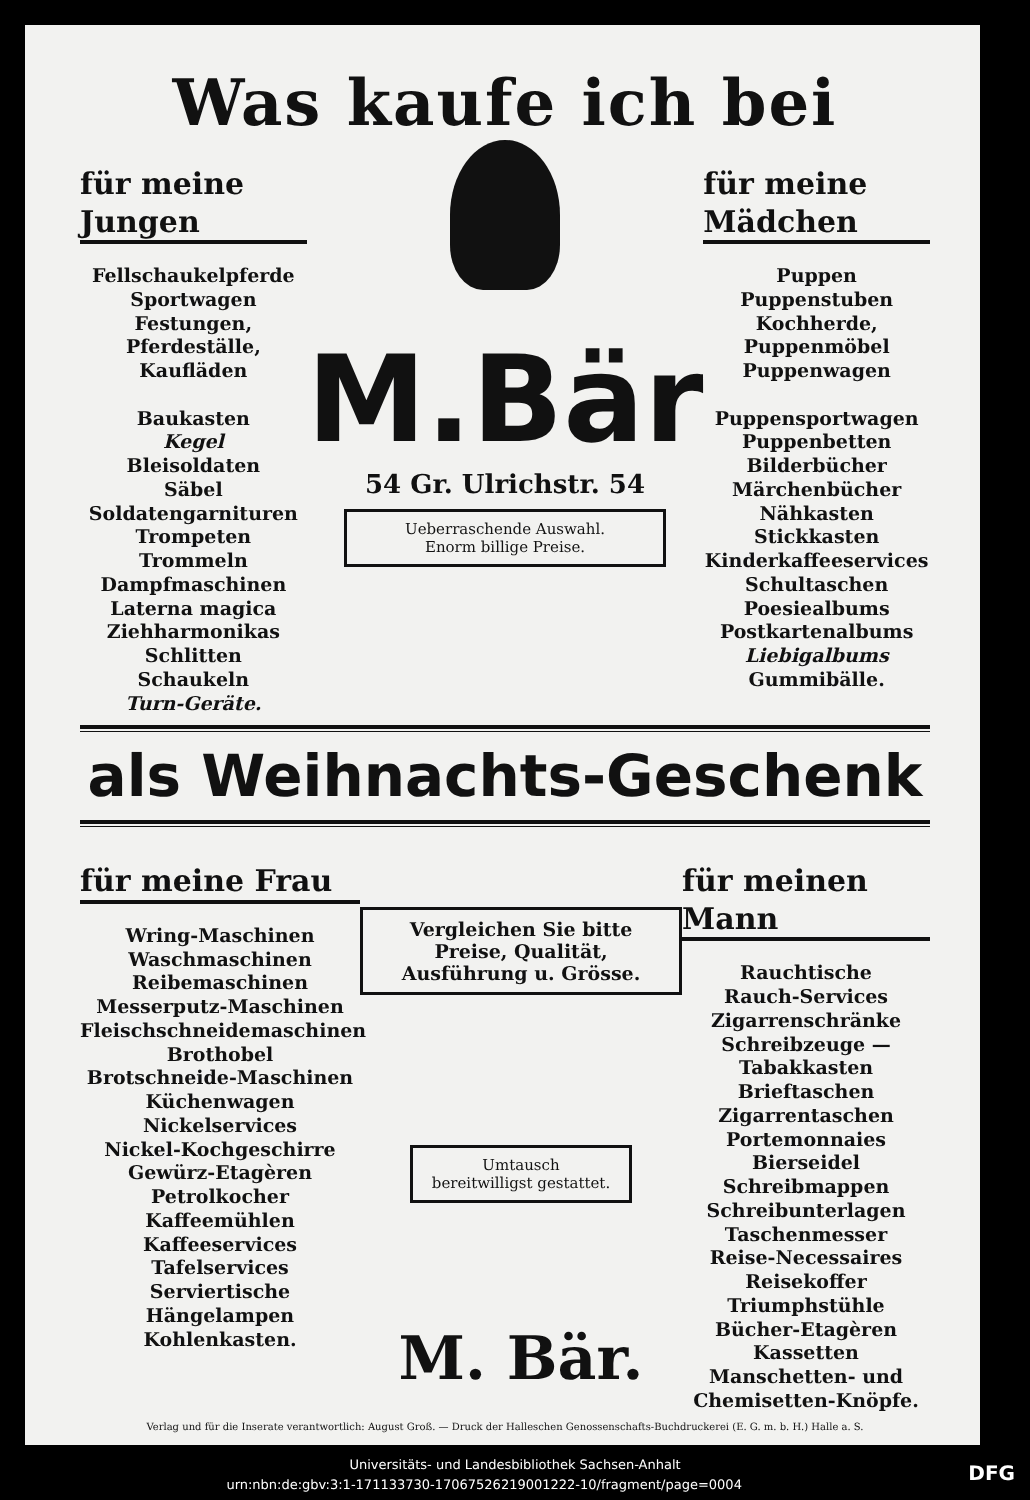Was kaufe ich bei
für meine Jungen
Fellschaukelpferde
Sportwagen
Festungen, Pferdeställe,
Kaufläden
Baukasten
Kegel
Bleisoldaten
Säbel
Soldatengarnituren
Trompeten
Trommeln
Dampfmaschinen
Laterna magica
Ziehharmonikas
Schlitten
Schaukeln
Turn-Geräte.
M.Bär
54 Gr. Ulrichstr. 54
Ueberraschende Auswahl.
Enorm billige Preise.
für meine Mädchen
Puppen
Puppenstuben
Kochherde, Puppenmöbel
Puppenwagen
Puppensportwagen
Puppenbetten
Bilderbücher
Märchenbücher
Nähkasten
Stickkasten
Kinderkaffeeservices
Schultaschen
Poesiealbums
Postkartenalbums
Liebigalbums
Gummibälle.
als Weihnachts-Geschenk
für meine Frau
Wring-Maschinen
Waschmaschinen
Reibemaschinen
Messerputz-Maschinen
Fleischschneidemaschinen
Brothobel
Brotschneide-Maschinen
Küchenwagen
Nickelservices
Nickel-Kochgeschirre
Gewürz-Etagèren
Petrolkocher
Kaffeemühlen
Kaffeeservices
Tafelservices
Serviertische
Hängelampen
Kohlenkasten.
Vergleichen Sie bitte
Preise, Qualität, Ausführung u. Grösse.
Umtausch
bereitwilligst gestattet.
M. Bär.
für meinen Mann
Rauchtische
Rauch-Services
Zigarrenschränke
Schreibzeuge — Tabakkasten
Brieftaschen
Zigarrentaschen
Portemonnaies
Bierseidel
Schreibmappen
Schreibunterlagen
Taschenmesser
Reise-Necessaires
Reisekoffer
Triumphstühle
Bücher-Etagèren
Kassetten
Manschetten- und
Chemisetten-Knöpfe.
Verlag und für die Inserate verantwortlich: August Groß. — Druck der Halleschen Genossenschafts-Buchdruckerei (E. G. m. b. H.) Halle a. S.
Universitäts- und Landesbibliothek Sachsen-Anhalt
urn:nbn:de:gbv:3:1-171133730-17067526219001222-10/fragment/page=0004 DFG